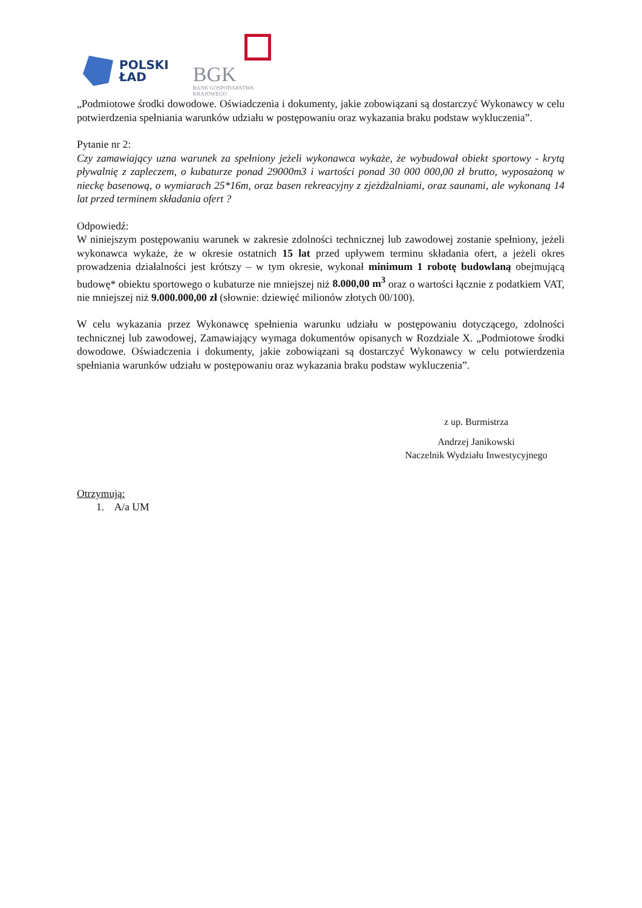POLSKI
ŁAD
BGK
BANK GOSPODARSTWA
KRAJOWEGO
„Podmiotowe środki dowodowe. Oświadczenia i dokumenty, jakie zobowiązani są dostarczyć Wykonawcy w celu potwierdzenia spełniania warunków udziału w postępowaniu oraz wykazania braku podstaw wykluczenia”.
Pytanie nr 2:
Czy zamawiający uzna warunek za spełniony jeżeli wykonawca wykaże, że wybudował obiekt sportowy - krytą pływalnię z zapleczem, o kubaturze ponad 29000m3 i wartości ponad 30 000 000,00 zł brutto, wyposażoną w nieckę basenową, o wymiarach 25*16m, oraz basen rekreacyjny z zjeżdżalniami, oraz saunami, ale wykonaną 14 lat przed terminem składania ofert ?
Odpowiedź:
W niniejszym postępowaniu warunek w zakresie zdolności technicznej lub zawodowej zostanie spełniony, jeżeli wykonawca wykaże, że w okresie ostatnich 15 lat przed upływem terminu składania ofert, a jeżeli okres prowadzenia działalności jest krótszy – w tym okresie, wykonał minimum 1 robotę budowlaną obejmującą budowę* obiektu sportowego o kubaturze nie mniejszej niż 8.000,00 m<sup>3</sup> oraz o wartości łącznie z podatkiem VAT, nie mniejszej niż 9.000.000,00 zł (słownie: dziewięć milionów złotych 00/100).
W celu wykazania przez Wykonawcę spełnienia warunku udziału w postępowaniu dotyczącego, zdolności technicznej lub zawodowej, Zamawiający wymaga dokumentów opisanych w Rozdziale X. „Podmiotowe środki dowodowe. Oświadczenia i dokumenty, jakie zobowiązani są dostarczyć Wykonawcy w celu potwierdzenia spełniania warunków udziału w postępowaniu oraz wykazania braku podstaw wykluczenia”.
z up. Burmistrza
Andrzej Janikowski
Naczelnik Wydziału Inwestycyjnego
Otrzymują:
1. A/a UM